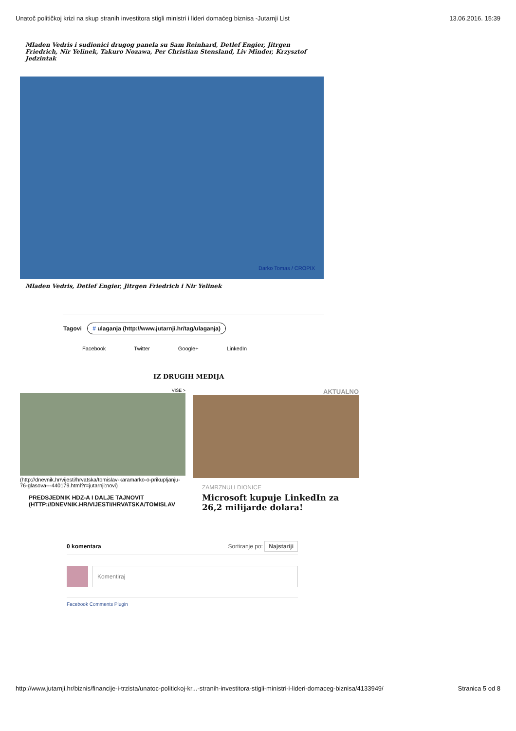Unatoč političkoj krizi na skup stranih investitora stigli ministri i lideri domaćeg biznisa -Jutarnji List 13.06.2016. 15:39
Mladen Vedris i sudionici drugog panela su Sam Reinhard, Detlef Engier, Jitrgen Friedrich, Nir Yelinek, Takuro Nozawa, Per Christian Stensland, Liv Minder, Krzysztof Jedzintak
Darko Tomas / CROPIX
Mladen Vedris, Detlef Engier, Jitrgen Friedrich i Nir Yelinek
Tagovi # ulaganja (http://www.jutarnji.hr/tag/ulaganja)
Facebook Twitter Google+ LinkedIn
IZ DRUGIH MEDIJA
VIŠE >
(http://dnevnik.hr/vijesti/hrvatska/tomislav-karamarko-o-prikupljanju-76-glasova---440179.html?r=jutarnji:novi)
PREDSJEDNIK HDZ-A I DALJE TAJNOVIT (HTTP://DNEVNIK.HR/VIJESTI/HRVATSKA/TOMISLAV
AKTUALNO
ZAMRZNULI DIONICE
Microsoft kupuje LinkedIn za 26,2 milijarde dolara!
0 komentara Sortiranje po: Najstariji
Komentiraj
Facebook Comments Plugin
http://www.jutarnji.hr/biznis/financije-i-trzista/unatoc-politickoj-kr...-stranih-investitora-stigli-ministri-i-lideri-domaceg-biznisa/4133949/ Stranica 5 od 8